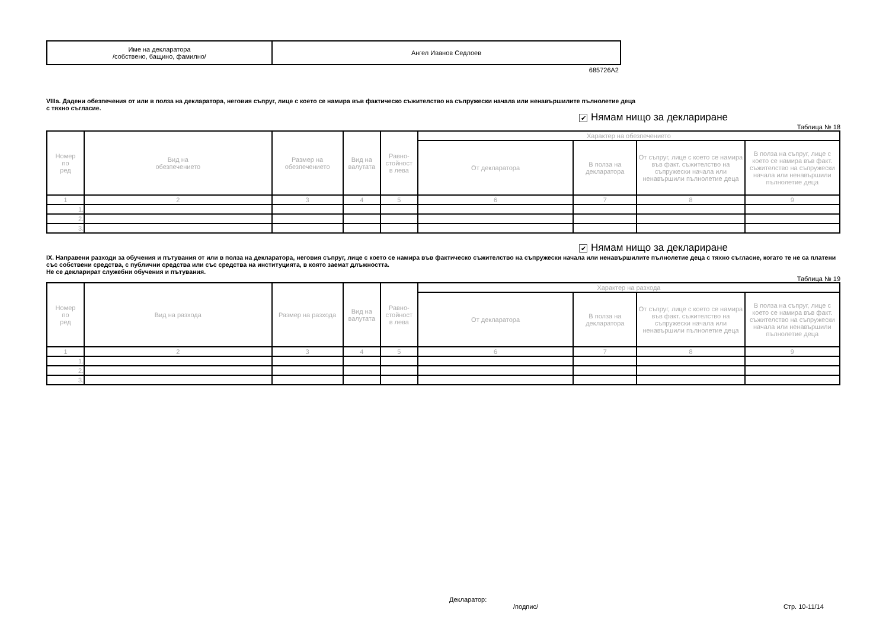| Име на декларатора /собствено, бащино, фамилно/ | Ангел Иванов Седлоев |
685726A2
VIIIa. Дадени обезпечения от или в полза на декларатора, неговия съпруг, лице с което се намира във фактическо съжителство на съпружески начала или ненавършилите пълнолетие деца
с тяхно съгласие.
✔ Нямам нищо за деклариране
Таблица № 18
| Номер по ред | Вид на обезпечението | Размер на обезпечението | Вид на валутата | Равно- стойност в лева | Характер на обезпечението | | | |
| --- | --- | --- | --- | --- | --- | --- | --- | --- |
| | | | | | От декларатора | В полза на декларатора | От съпруг, лице с което се намира във факт. съжителство на съпружески начала или ненавършили пълнолетие деца | В полза на съпруг, лице с което се намира във факт. съжителство на съпружески начала или ненавършили пълнолетие деца |
| 1 | 2 | 3 | 4 | 5 | 6 | 7 | 8 | 9 |
| 1. | | | | | | | | |
| 2. | | | | | | | | |
| 3. | | | | | | | | |
✔ Нямам нищо за деклариране
IX. Направени разходи за обучения и пътувания от или в полза на декларатора, неговия съпруг, лице с което се намира във фактическо съжителство на съпружески начала или ненавършилите пълнолетие деца с тяхно съгласие, когато те не са платени със собствени средства, с публични средства или със средства на институцията, в която заемат длъжността.
Не се декларират служебни обучения и пътувания.
Таблица № 19
| Номер по ред | Вид на разхода | Размер на разхода | Вид на валутата | Равно- стойност в лева | Характер на разхода | | | |
| --- | --- | --- | --- | --- | --- | --- | --- | --- |
| | | | | | От декларатора | В полза на декларатора | От съпруг, лице с което се намира във факт. съжителство на съпружески начала или ненавършили пълнолетие деца | В полза на съпруг, лице с което се намира във факт. съжителство на съпружески начала или ненавършили пълнолетие деца |
| 1 | 2 | 3 | 4 | 5 | 6 | 7 | 8 | 9 |
| 1. | | | | | | | | |
| 2. | | | | | | | | |
| 3. | | | | | | | | |
Декларатор:
/подпис/
Стр. 10-11/14